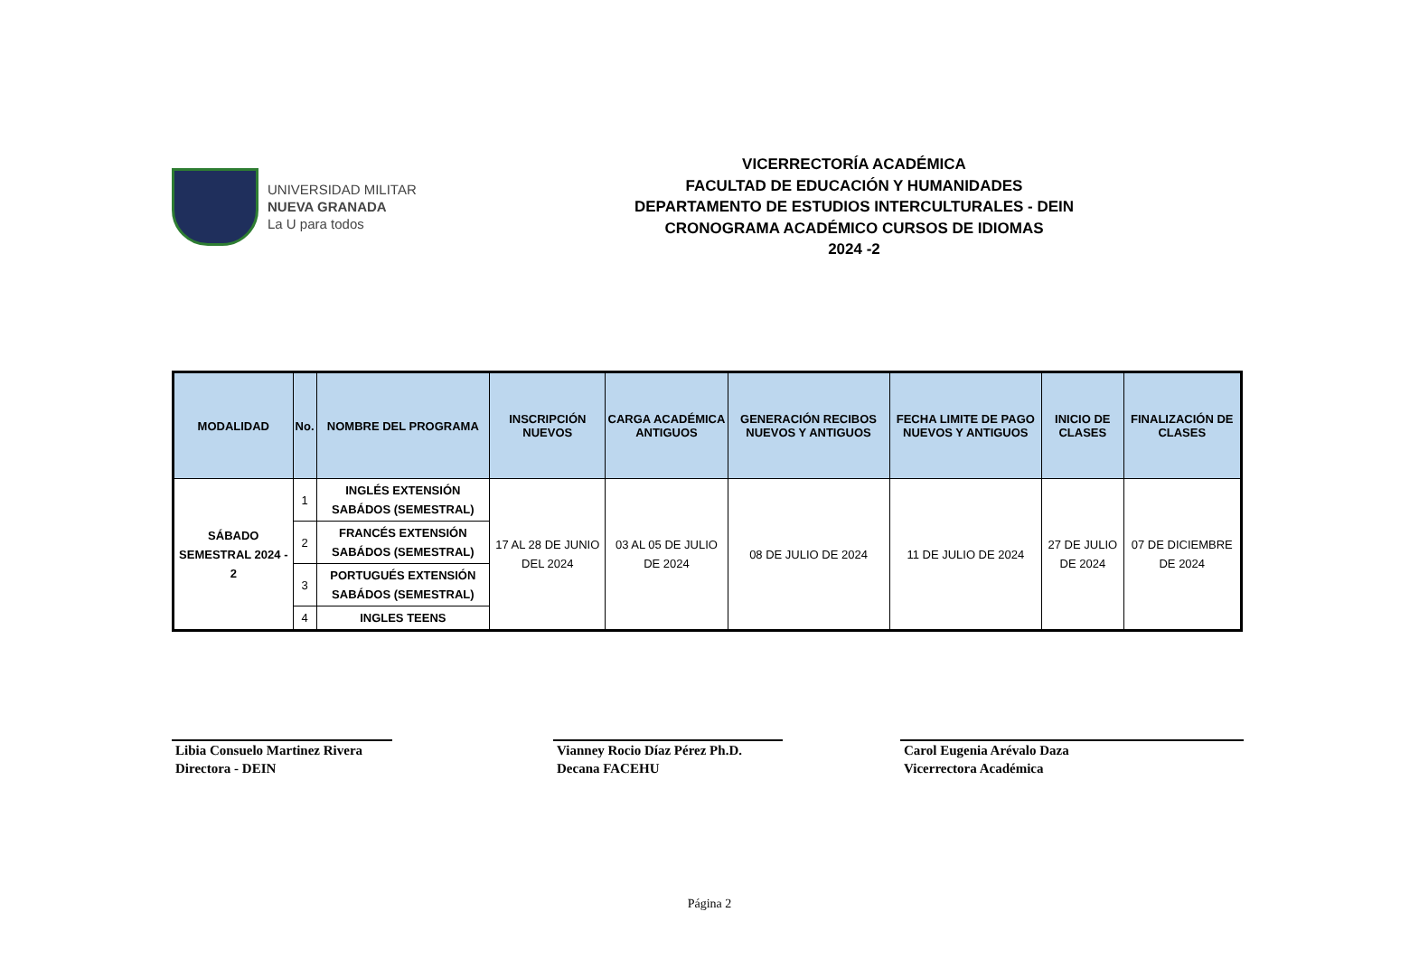UNIVERSIDAD MILITAR
NUEVA GRANADA
La U para todos
VICERRECTORÍA ACADÉMICA
FACULTAD DE EDUCACIÓN Y HUMANIDADES
DEPARTAMENTO DE ESTUDIOS INTERCULTURALES - DEIN
CRONOGRAMA ACADÉMICO CURSOS DE IDIOMAS
2024 -2
| MODALIDAD | No. | NOMBRE DEL PROGRAMA | INSCRIPCIÓN NUEVOS | CARGA ACADÉMICA ANTIGUOS | GENERACIÓN RECIBOS NUEVOS Y ANTIGUOS | FECHA LIMITE DE PAGO NUEVOS Y ANTIGUOS | INICIO DE CLASES | FINALIZACIÓN DE CLASES |
| --- | --- | --- | --- | --- | --- | --- | --- | --- |
| SÁBADO SEMESTRAL 2024 - 2 | 1 | INGLÉS EXTENSIÓN SABÁDOS (SEMESTRAL) | 17 AL 28 DE JUNIO DEL 2024 | 03 AL 05 DE JULIO DE 2024 | 08 DE JULIO DE 2024 | 11 DE JULIO DE 2024 | 27 DE JULIO DE 2024 | 07 DE DICIEMBRE DE 2024 |
| | 2 | FRANCÉS EXTENSIÓN SABÁDOS (SEMESTRAL) | | | | | | |
| | 3 | PORTUGUÉS EXTENSIÓN SABÁDOS (SEMESTRAL) | | | | | | |
| | 4 | INGLES TEENS | | | | | | |
Libia Consuelo Martinez Rivera
Directora - DEIN
Vianney Rocio Díaz Pérez Ph.D.
Decana FACEHU
Carol Eugenia Arévalo Daza
Vicerrectora Académica
Página 2